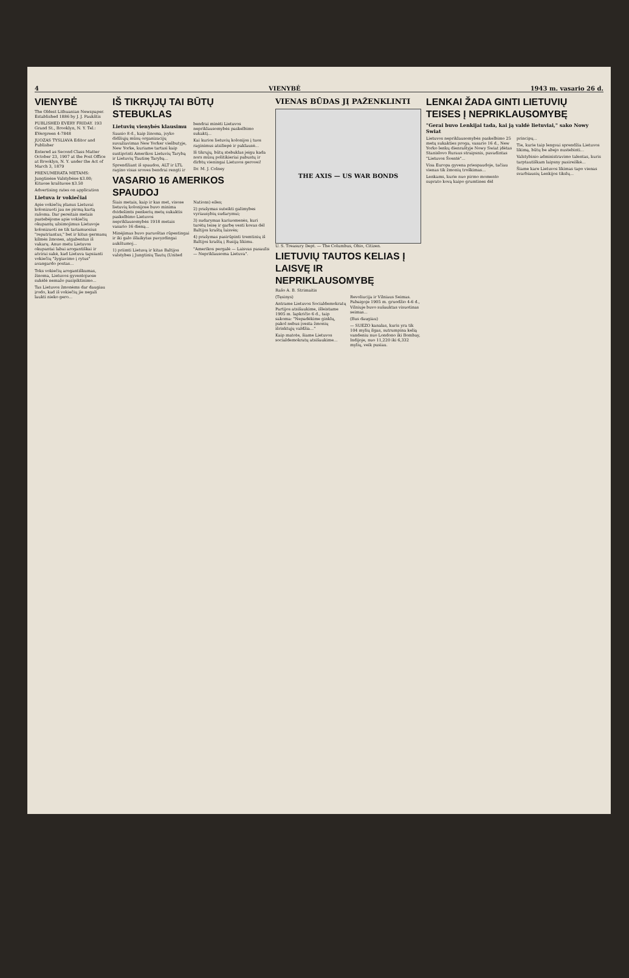4 VIENYBĖ 1943 m. vasario 26 d.
VIENYBĖ
The Oldest Lithuanian Newspaper. Established 1886 by J. J. Paukštis
PUBLISHED EVERY FRIDAY. 193 Grand St., Brooklyn, N. Y. Tel.: EVergreen 4-7848
JUOZAS TYSLIAVA Editor and Publisher
Entered as Second Class Matter October 23, 1907 at the Post Office at Brooklyn, N. Y. under the Act of March 3, 1879
PRENUMERATA METAMS: Jungtinėse Valstybėse $3.00; Kituose kraštuose $3.50
Advertising rates on application
Lietuva ir vokiečiai
Apie vokiečių planus Lietuvai kolonizuoti jau ne pirmą kartą rašoma. Dar pereitais metais pastebėjome apie vokiečių okupantų užsimojimus Lietuvoje kolonizuoti ne tik tariamuosius "repatriantus," bet ir kitus germanų kilmės žmones, atgabentus iš vakarų. Anuo metu Lietuvos okupantai labai arogantiškai ir atvirai sakė, kad Lietuva tapsianti vokiečių "žygiavimo į rytus" avangardo postas...
Toks vokiečių arogantiškumas, žinoma, Lietuvos gyventojuose sukėlė nemažo pasipiktinimo...
Tas Lietuvos žmonėms dar daugiau įrodo, kad iš vokiečių jie negali laukti nieko gero...
IŠ TIKRŲJŲ TAI BŪTŲ STEBUKLAS
Lietuvių vienybės klausimu
Sausio 8 d., kaip žinoma, įvyko didžiųjų mūsų organizacijų suvažiavimas New Yorker viešbutyje, New Yorke, kuriame tartasi kaip sustiprinti Amerikos Lietuvių Tarybą ir Lietuvių Tautinę Tarybą...
Sprendžiant iš spaudos, ALT ir LTL ragino visas sroves bendrai rengti ir bendrai minėti Lietuvos nepriklausomybės paskelbimo sukaktį...
Kai kurios lietuvių kolonijos į tuos raginimus atsiliepė ir paklausė...
Iš tikrųjų, būtų stebuklas jeigu kada nors mūsų politikieriai pabustų ir dirbtų vieningai Lietuvos gerovei!
Dr. M. J. Colney
VASARIO 16 AMERIKOS SPAUDOJ
Šiais metais, kaip ir kas met, visose lietuvių kolonijose buvo minima dvidešimts penkerių metų sukaktis paskelbimo Lietuvos nepriklausomybės 1918 metais vasario 16 dieną...
Minėjimas buvo paruoštas rūpestingai ir iki galo išlaikytas pavyzdingai aukštumoj...
1) priimti Lietuvą ir kitas Baltijos valstybes į Jungtinių Tautų (United Nations) eiles;
2) prašymas suteikti galimybes vyriausybių sudarymui;
3) sudarymas kariuomenės, kuri turėtų teisę ir garbę vesti kovas dėl Baltijos kraštų laisvės;
4) prašymas pasirūpinti tremtinių iš Baltijos kraštų į Rusiją likimu.
"Amerikos pergalė — Laisvas pasaulis — Nepriklausoma Lietuva".
VIENAS BŪDAS JĮ PAŽENKLINTI
THE AXIS — US WAR BONDS
U. S. Treasury Dept. — The Columbus, Ohio, Citizen.
LIETUVIŲ TAUTOS KELIAS Į LAISVĘ IR NEPRIKLAUSOMYBĘ
Rašo A. B. Strimaitis
(Tęsinys)
Antrame Lietuvos Socialdemokratų Partijos atsišaukime, išleistame 1905 m. lapkričio 6 d., taip sakoma: "Nepadėkime ginklų, pakol nebus įvesta žmonių išrinktųjų valdžia..."
Kaip matote, šiame Lietuvos socialdemokratų atsišaukime...
Revoliucija ir Vilniaus Seimas. Pabaigoje 1905 m. gruodžio 4-6 d., Vilniuje buvo sušauktas visuotinas seimas...
(Bus daugiau)
— SUEZO kanalas, kuris yra tik 104 mylių ilgas, sutrumpina kelią vandeniu nuo Londono iki Bombay, Indijoje, nuo 11,220 iki 6,332 mylių, veik pusiau.
LENKAI ŽADA GINTI LIETUVIŲ TEISES Į NEPRIKLAUSOMYBĘ
"Gerai buvo Lenkijai tada, kai ją valdė lietuviai," sako Nowy Swiat
Lietuvos nepriklausomybės paskelbimo 25 metų sukakties proga, vasario 16 d., New Yorko lenkų dienraštyje Nowy Swiat įdėtas Stanislovo Ruraus straipsnis, pavadintas "Lietuvos Šventė"...
Visa Europa gyvena priespaudoje, tačiau vienas tik žmonių troškimas...
Lenkams, kurie nuo pirmo momento suprato kovą kaipo grumtines dėl principų...
Tie, kurie taip lengvai sprendžia Lietuvos likimą, būtų be abejo nustebinti...
Valstybinio administravimo talentas, kuris tarptautiškam laipsny pasireiškė...
Šiame kare Lietuvos likimas tapo vienas svarbiausių Lenkijos tikslų...